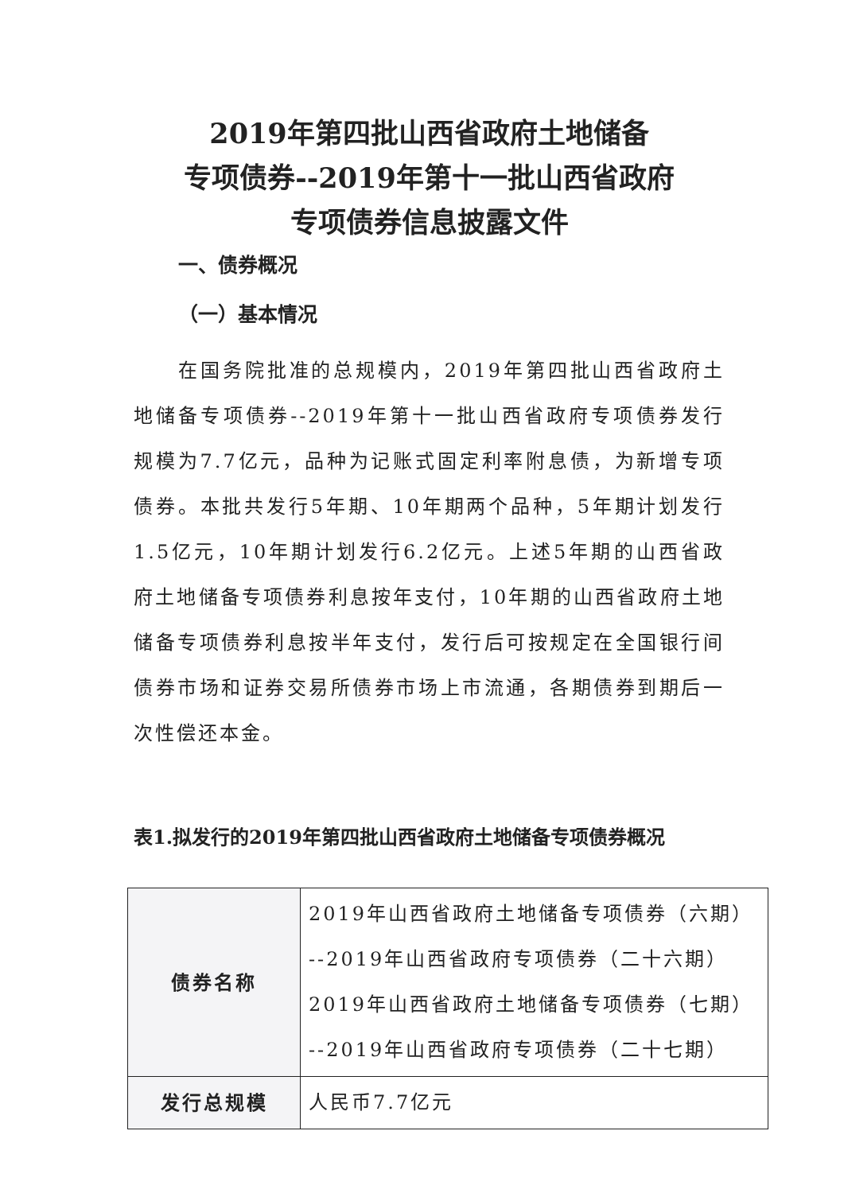2019年第四批山西省政府土地储备
专项债券--2019年第十一批山西省政府
专项债券信息披露文件
一、债券概况
（一）基本情况
在国务院批准的总规模内，2019年第四批山西省政府土地储备专项债券--2019年第十一批山西省政府专项债券发行规模为7.7亿元，品种为记账式固定利率附息债，为新增专项债券。本批共发行5年期、10年期两个品种，5年期计划发行1.5亿元，10年期计划发行6.2亿元。上述5年期的山西省政府土地储备专项债券利息按年支付，10年期的山西省政府土地储备专项债券利息按半年支付，发行后可按规定在全国银行间债券市场和证券交易所债券市场上市流通，各期债券到期后一次性偿还本金。
表1.拟发行的2019年第四批山西省政府土地储备专项债券概况
| 债券名称 | 2019年山西省政府土地储备专项债券（六期） --2019年山西省政府专项债券（二十六期） 2019年山西省政府土地储备专项债券（七期） --2019年山西省政府专项债券（二十七期） |
| 发行总规模 | 人民币7.7亿元 |